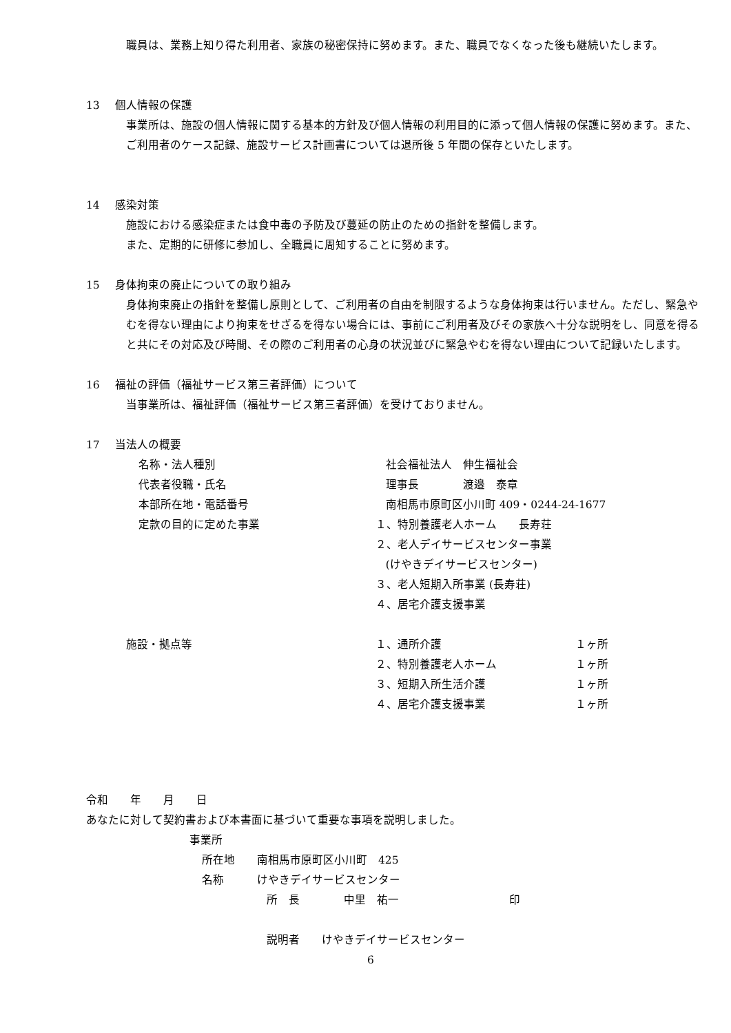職員は、業務上知り得た利用者、家族の秘密保持に努めます。また、職員でなくなった後も継続いたします。
13 個人情報の保護
事業所は、施設の個人情報に関する基本的方針及び個人情報の利用目的に添って個人情報の保護に努めます。また、ご利用者のケース記録、施設サービス計画書については退所後 5 年間の保存といたします。
14 感染対策
施設における感染症または食中毒の予防及び蔓延の防止のための指針を整備します。
また、定期的に研修に参加し、全職員に周知することに努めます。
15 身体拘束の廃止についての取り組み
身体拘束廃止の指針を整備し原則として、ご利用者の自由を制限するような身体拘束は行いません。ただし、緊急やむを得ない理由により拘束をせざるを得ない場合には、事前にご利用者及びその家族へ十分な説明をし、同意を得ると共にその対応及び時間、その際のご利用者の心身の状況並びに緊急やむを得ない理由について記録いたします。
16 福祉の評価（福祉サービス第三者評価）について
当事業所は、福祉評価（福祉サービス第三者評価）を受けておりません。
17 当法人の概要
名称・法人種別 社会福祉法人　伸生福祉会
代表者役職・氏名 理事長　　　　渡邉　泰章
本部所在地・電話番号 南相馬市原町区小川町 409・0244-24-1677
定款の目的に定めた事業 １、特別養護老人ホーム　　長寿荘
２、老人デイサービスセンター事業
(けやきデイサービスセンター)
３、老人短期入所事業 (長寿荘)
４、居宅介護支援事業
施設・拠点等 １、通所介護 １ヶ所
２、特別養護老人ホーム １ヶ所
３、短期入所生活介護 １ヶ所
４、居宅介護支援事業 １ヶ所
令和　　年　　月　　日
あなたに対して契約書および本書面に基づいて重要な事項を説明しました。
事業所
所在地　　南相馬市原町区小川町　425
名称　　　けやきデイサービスセンター
所　長　　　　中里　祐一　　　　　　　　　　印
説明者　　けやきデイサービスセンター
6